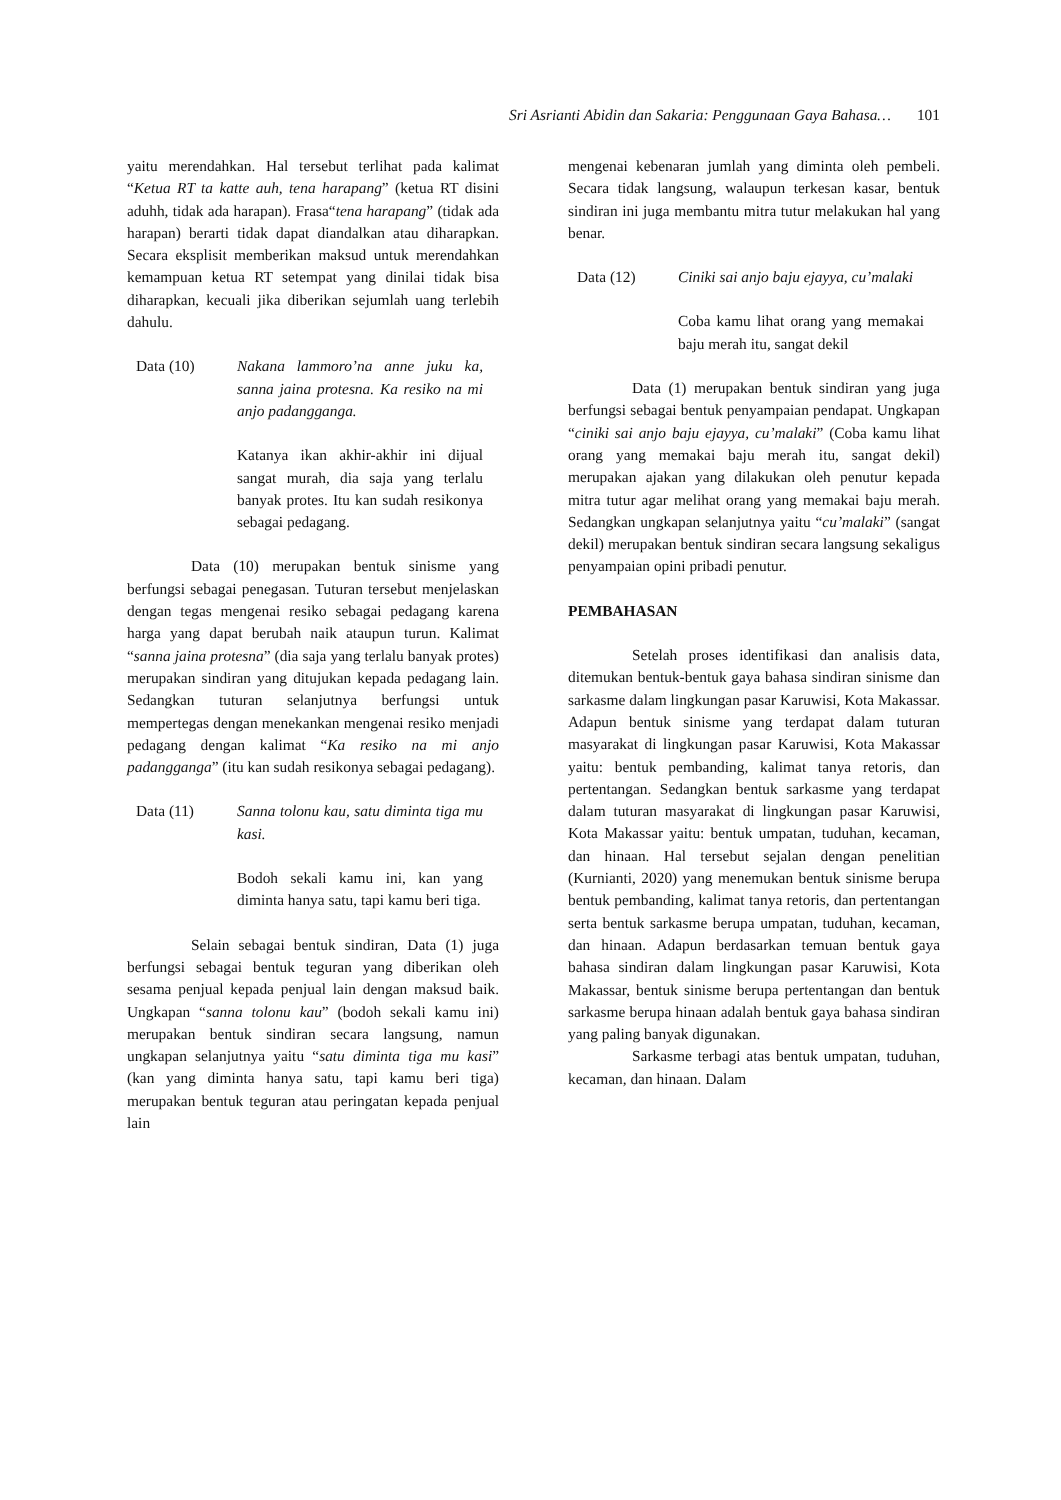Sri Asrianti Abidin dan Sakaria: Penggunaan Gaya Bahasa… 101
yaitu merendahkan. Hal tersebut terlihat pada kalimat “Ketua RT ta katte auh, tena harapang” (ketua RT disini aduhh, tidak ada harapan). Frasa“tena harapang” (tidak ada harapan) berarti tidak dapat diandalkan atau diharapkan. Secara eksplisit memberikan maksud untuk merendahkan kemampuan ketua RT setempat yang dinilai tidak bisa diharapkan, kecuali jika diberikan sejumlah uang terlebih dahulu.
Data (10) Nakana lammoro’na anne juku ka, sanna jaina protesna. Ka resiko na mi anjo padangganga.
Katanya ikan akhir-akhir ini dijual sangat murah, dia saja yang terlalu banyak protes. Itu kan sudah resikonya sebagai pedagang.
Data (10) merupakan bentuk sinisme yang berfungsi sebagai penegasan. Tuturan tersebut menjelaskan dengan tegas mengenai resiko sebagai pedagang karena harga yang dapat berubah naik ataupun turun. Kalimat “sanna jaina protesna” (dia saja yang terlalu banyak protes) merupakan sindiran yang ditujukan kepada pedagang lain. Sedangkan tuturan selanjutnya berfungsi untuk mempertegas dengan menekankan mengenai resiko menjadi pedagang dengan kalimat “Ka resiko na mi anjo padangganga” (itu kan sudah resikonya sebagai pedagang).
Data (11) Sanna tolonu kau, satu diminta tiga mu kasi.
Bodoh sekali kamu ini, kan yang diminta hanya satu, tapi kamu beri tiga.
Selain sebagai bentuk sindiran, Data (1) juga berfungsi sebagai bentuk teguran yang diberikan oleh sesama penjual kepada penjual lain dengan maksud baik. Ungkapan “sanna tolonu kau” (bodoh sekali kamu ini) merupakan bentuk sindiran secara langsung, namun ungkapan selanjutnya yaitu “satu diminta tiga mu kasi” (kan yang diminta hanya satu, tapi kamu beri tiga) merupakan bentuk teguran atau peringatan kepada penjual lain
mengenai kebenaran jumlah yang diminta oleh pembeli. Secara tidak langsung, walaupun terkesan kasar, bentuk sindiran ini juga membantu mitra tutur melakukan hal yang benar.
Data (12) Ciniki sai anjo baju ejayya, cu’malaki
Coba kamu lihat orang yang memakai baju merah itu, sangat dekil
Data (1) merupakan bentuk sindiran yang juga berfungsi sebagai bentuk penyampaian pendapat. Ungkapan “ciniki sai anjo baju ejayya, cu’malaki” (Coba kamu lihat orang yang memakai baju merah itu, sangat dekil) merupakan ajakan yang dilakukan oleh penutur kepada mitra tutur agar melihat orang yang memakai baju merah. Sedangkan ungkapan selanjutnya yaitu “cu’malaki” (sangat dekil) merupakan bentuk sindiran secara langsung sekaligus penyampaian opini pribadi penutur.
PEMBAHASAN
Setelah proses identifikasi dan analisis data, ditemukan bentuk-bentuk gaya bahasa sindiran sinisme dan sarkasme dalam lingkungan pasar Karuwisi, Kota Makassar. Adapun bentuk sinisme yang terdapat dalam tuturan masyarakat di lingkungan pasar Karuwisi, Kota Makassar yaitu: bentuk pembanding, kalimat tanya retoris, dan pertentangan. Sedangkan bentuk sarkasme yang terdapat dalam tuturan masyarakat di lingkungan pasar Karuwisi, Kota Makassar yaitu: bentuk umpatan, tuduhan, kecaman, dan hinaan. Hal tersebut sejalan dengan penelitian (Kurnianti, 2020) yang menemukan bentuk sinisme berupa bentuk pembanding, kalimat tanya retoris, dan pertentangan serta bentuk sarkasme berupa umpatan, tuduhan, kecaman, dan hinaan. Adapun berdasarkan temuan bentuk gaya bahasa sindiran dalam lingkungan pasar Karuwisi, Kota Makassar, bentuk sinisme berupa pertentangan dan bentuk sarkasme berupa hinaan adalah bentuk gaya bahasa sindiran yang paling banyak digunakan.
Sarkasme terbagi atas bentuk umpatan, tuduhan, kecaman, dan hinaan. Dalam